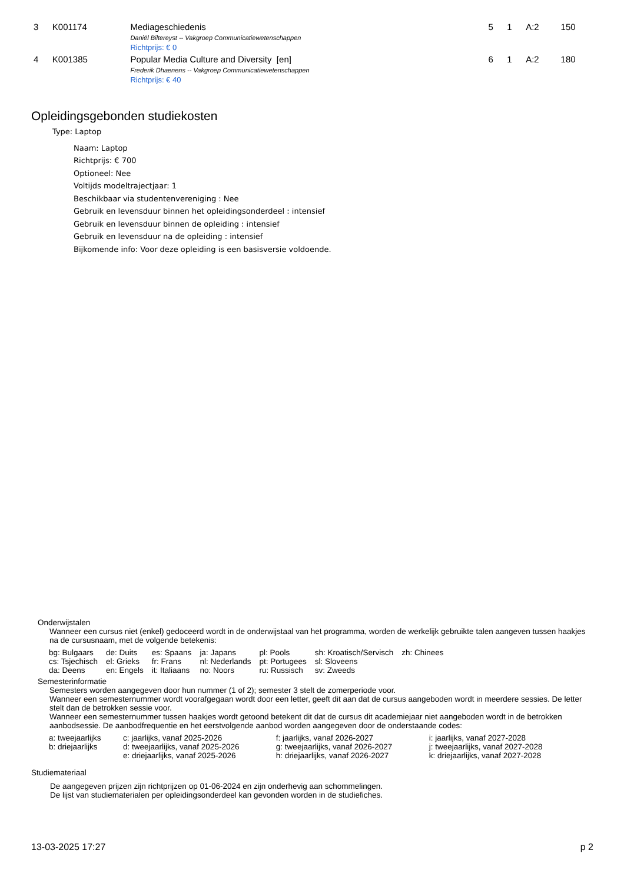| 3 | K001174 | Mediageschiedenis Daniël Biltereyst -- Vakgroep Communicatiewetenschappen Richtprijs: € 0 | 5 | 1 | A:2 | 150 |
| 4 | K001385 | Popular Media Culture and Diversity [en] Frederik Dhaenens -- Vakgroep Communicatiewetenschappen Richtprijs: € 40 | 6 | 1 | A:2 | 180 |
Opleidingsgebonden studiekosten
Type: Laptop
Naam: Laptop
Richtprijs: € 700
Optioneel: Nee
Voltijds modeltrajectjaar: 1
Beschikbaar via studentenvereniging : Nee
Gebruik en levensduur binnen het opleidingsonderdeel : intensief
Gebruik en levensduur binnen de opleiding : intensief
Gebruik en levensduur na de opleiding : intensief
Bijkomende info: Voor deze opleiding is een basisversie voldoende.
Onderwijstalen
Wanneer een cursus niet (enkel) gedoceerd wordt in de onderwijstaal van het programma, worden de werkelijk gebruikte talen aangeven tussen haakjes na de cursusnaam, met de volgende betekenis:
| bg: Bulgaars | de: Duits | es: Spaans | ja: Japans | pl: Pools | sh: Kroatisch/Servisch | zh: Chinees |
| cs: Tsjechisch | el: Grieks | fr: Frans | nl: Nederlands | pt: Portugees | sl: Sloveens | |
| da: Deens | en: Engels | it: Italiaans | no: Noors | ru: Russisch | sv: Zweeds | |
Semesterinformatie
Semesters worden aangegeven door hun nummer (1 of 2); semester 3 stelt de zomerperiode voor.
Wanneer een semesternummer wordt voorafgegaan wordt door een letter, geeft dit aan dat de cursus aangeboden wordt in meerdere sessies. De letter stelt dan de betrokken sessie voor.
Wanneer een semesternummer tussen haakjes wordt getoond betekent dit dat de cursus dit academiejaar niet aangeboden wordt in de betrokken aanbodsessie. De aanbodfrequentie en het eerstvolgende aanbod worden aangegeven door de onderstaande codes:
| a: tweejaarlijks | c: jaarlijks, vanaf 2025-2026 | f: jaarlijks, vanaf 2026-2027 | i: jaarlijks, vanaf 2027-2028 |
| b: driejaarlijks | d: tweejaarlijks, vanaf 2025-2026 | g: tweejaarlijks, vanaf 2026-2027 | j: tweejaarlijks, vanaf 2027-2028 |
| | e: driejaarlijks, vanaf 2025-2026 | h: driejaarlijks, vanaf 2026-2027 | k: driejaarlijks, vanaf 2027-2028 |
Studiemateriaal
De aangegeven prijzen zijn richtprijzen op 01-06-2024 en zijn onderhevig aan schommelingen.
De lijst van studiematerialen per opleidingsonderdeel kan gevonden worden in de studiefiches.
13-03-2025 17:27 p 2